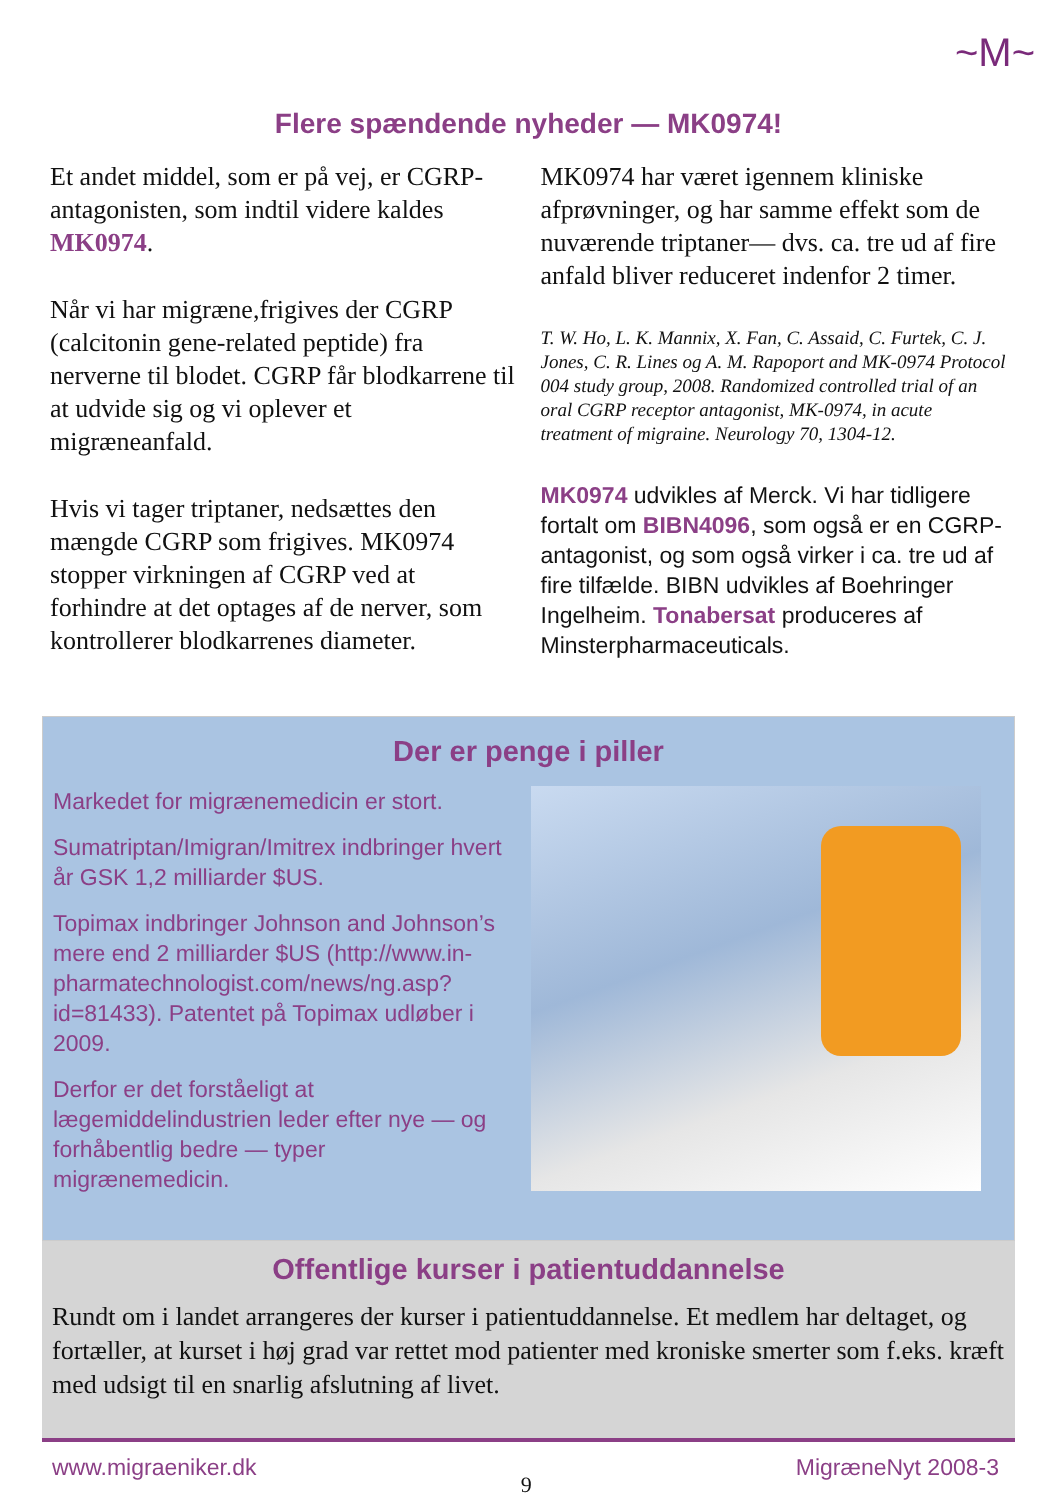~M~
Flere spændende nyheder — MK0974!
Et andet middel, som er på vej, er CGRP-antagonisten, som indtil videre kaldes MK0974.
Når vi har migræne,frigives der CGRP (calcitonin gene-related peptide) fra nerverne til blodet. CGRP får blodkarrene til at udvide sig og vi oplever et migræneanfald.
Hvis vi tager triptaner, nedsættes den mængde CGRP som frigives. MK0974 stopper virkningen af CGRP ved at forhindre at det optages af de nerver, som kontrollerer blodkarrenes diameter.
MK0974 har været igennem kliniske afprøvninger, og har samme effekt som de nuværende triptaner— dvs. ca. tre ud af fire anfald bliver reduceret indenfor 2 timer.
T. W. Ho, L. K. Mannix, X. Fan, C. Assaid, C. Furtek, C. J. Jones, C. R. Lines og A. M. Rapoport and MK-0974 Protocol 004 study group, 2008. Randomized controlled trial of an oral CGRP receptor antagonist, MK-0974, in acute treatment of migraine. Neurology 70, 1304-12.
MK0974 udvikles af Merck. Vi har tidligere fortalt om BIBN4096, som også er en CGRP-antagonist, og som også virker i ca. tre ud af fire tilfælde. BIBN udvikles af Boehringer Ingelheim. Tonabersat produceres af Minsterpharmaceuticals.
Der er penge i piller
Markedet for migrænemedicin er stort.
Sumatriptan/Imigran/Imitrex indbringer hvert år GSK 1,2 milliarder $US.
Topimax indbringer Johnson and Johnson’s mere end 2 milliarder $US (http://www.in-pharmatechnologist.com/news/ng.asp?id=81433). Patentet på Topimax udløber i 2009.
Derfor er det forståeligt at lægemiddelindustrien leder efter nye — og forhåbentlig bedre — typer migrænemedicin.
Offentlige kurser i patientuddannelse
Rundt om i landet arrangeres der kurser i patientuddannelse. Et medlem har deltaget, og fortæller, at kurset i høj grad var rettet mod patienter med kroniske smerter som f.eks. kræft med udsigt til en snarlig afslutning af livet.
www.migraeniker.dk 9 MigræneNyt 2008-3